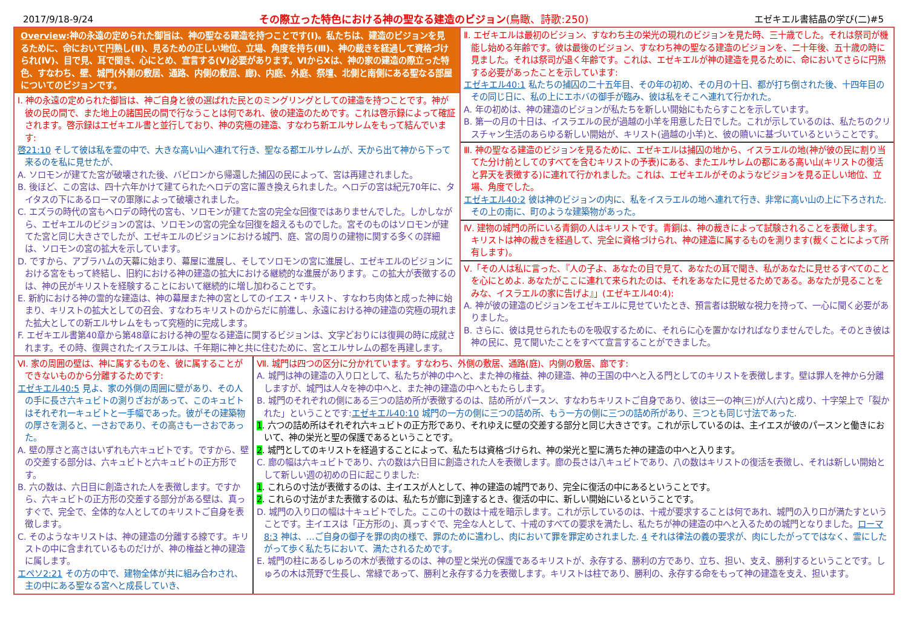2017/9/18-9/24 その際立った特色における神の聖なる建造のビジョン(鳥瞰、詩歌:250) エゼキエル書結晶の学び(二)#5
Overview:神の永遠の定められた御旨は、神の聖なる建造を持つことです(Ⅰ)。私たちは、建造のビジョンを見るために、命において円熟し(Ⅱ)、見るための正しい地位、立場、角度を持ち(Ⅲ)、神の裁きを経過して資格づけられ(Ⅳ)、目で見、耳で聞き、心にとめ、宣言する(Ⅴ)必要があります。ⅥからⅩは、神の家の建造の際立った特色、すなわち、壁、城門(外側の敷居、通路、内側の敷居、廊)、内庭、外庭、祭壇、北側と南側にある聖なる部屋についてのビジョンです。
Ⅰ. 神の永遠の定められた御旨は、神ご自身と彼の選ばれた民とのミングリングとしての建造を持つことです。神が彼の民の間で、また地上の諸国民の間で行なうことは何であれ、彼の建造のためです。これは啓示録によって確証されます。啓示録はエゼキエル書と並行しており、神の究極の建造、すなわち新エルサレムをもって結んでいます:
啓21:10 そして彼は私を霊の中で、大きな高い山へ連れて行き、聖なる都エルサレムが、天から出て神から下って来るのを私に見せたが、
A. ソロモンが建てた宮が破壊された後、バビロンから帰還した捕囚の民によって、宮は再建されました。
B. 後ほど、この宮は、四十六年かけて建てられたヘロデの宮に置き換えられました。ヘロデの宮は紀元70年に、タイタスの下にあるローマの軍隊によって破壊されました。
C. エズラの時代の宮もヘロデの時代の宮も、ソロモンが建てた宮の完全な回復ではありませんでした。しかしながら、エゼキエルのビジョンの宮は、ソロモンの宮の完全な回復を超えるものでした。宮そのものはソロモンが建てた宮と同じ大きさでしたが、エゼキエルのビジョンにおける城門、庭、宮の周りの建物に関する多くの詳細は、ソロモンの宮の拡大を示しています。
D. ですから、アブラハムの天幕に始まり、幕屋に進展し、そしてソロモンの宮に進展し、エゼキエルのビジョンにおける宮をもって終結し、旧約における神の建造の拡大における継続的な進展があります。この拡大が表徴するのは、神の民がキリストを経験することにおいて継続的に増し加わることです。
E. 新約における神の霊的な建造は、神の幕屋また神の宮としてのイエス・キリスト、すなわち肉体と成った神に始まり、キリストの拡大としての召会、すなわちキリストのからだに前進し、永遠における神の建造の究極の現れまた拡大としての新エルサレムをもって究極的に完成します。
F. エゼキエル書第40章から第48章における神の聖なる建造に関するビジョンは、文字どおりには復興の時に成就されます。その時、復興されたイスラエルは、千年期に神と共に住むために、宮とエルサレムの都を再建します。
Ⅱ. エゼキエルは最初のビジョン、すなわち主の栄光の現れのビジョンを見た時、三十歳でした。それは祭司が機能し始める年齢です。彼は最後のビジョン、すなわち神の聖なる建造のビジョンを、二十年後、五十歳の時に見ました。それは祭司が退く年齢です。これは、エゼキエルが神の建造を見るために、命においてさらに円熟する必要があったことを示しています:
エゼキエル40:1 私たちの捕囚の二十五年目、その年の初め、その月の十日、都が打ち倒された後、十四年目のその同じ日に、私の上にエホバの御手が臨み、彼は私をそこへ連れて行かれた。
A. 年の初めは、神の建造のビジョンが私たちを新しい開始にもたらすことを示しています。
B. 第一の月の十日は、イスラエルの民が過越の小羊を用意した日でした。これが示しているのは、私たちのクリスチャン生活のあらゆる新しい開始が、キリスト(過越の小羊)と、彼の贖いに基づいているということです。
Ⅲ. 神の聖なる建造のビジョンを見るために、エゼキエルは捕囚の地から、イスラエルの地(神が彼の民に割り当てた分け前としてのすべてを含むキリストの予表)にある、またエルサレムの都にある高い山(キリストの復活と昇天を表徴する)に連れて行かれました。これは、エゼキエルがそのようなビジョンを見る正しい地位、立場、角度でした。
エゼキエル40:2 彼は神のビジョンの内に、私をイスラエルの地へ連れて行き、非常に高い山の上に下ろされた. その上の南に、町のような建築物があった。
Ⅳ. 建物の城門の所にいる青銅の人はキリストです。青銅は、神の裁きによって試験されることを表徴します。キリストは神の裁きを経過して、完全に資格づけられ、神の建造に属するものを測ります(裁くことによって所有します)。
Ⅴ.「その人は私に言った、『人の子よ、あなたの目で見て、あなたの耳で聞き、私があなたに見せるすべてのことを心にとめよ. あなたがここに連れて来られたのは、それをあなたに見せるためである。あなたが見ることをみな、イスラエルの家に告げよ』」(エゼキエル40:4):
A. 神が彼の建造のビジョンをエゼキエルに見せていたとき、預言者は鋭敏な視力を持って、一心に聞く必要がありました。
B. さらに、彼は見せられたものを吸収するために、それらに心を置かなければなりませんでした。そのとき彼は神の民に、見て聞いたことをすべて宣言することができました。
Ⅵ. 家の周囲の壁は、神に属するものを、彼に属することができないものから分離するためです:
エゼキエル40:5 見よ、家の外側の周囲に壁があり、その人の手に長さ六キュビトの測りざおがあって、このキュビトはそれぞれ一キュビトと一手幅であった。彼がその建築物の厚さを測ると、一さおであり、その高さも一さおであった。
A. 壁の厚さと高さはいずれも六キュビトです。ですから、壁の交差する部分は、六キュビトと六キュビトの正方形です。
B. 六の数は、六日目に創造された人を表徴します。ですから、六キュビトの正方形の交差する部分がある壁は、真っすぐで、完全で、全体的な人としてのキリストご自身を表徴します。
C. そのようなキリストは、神の建造の分離する線です。キリストの中に含まれているものだけが、神の権益と神の建造に属します。
エペソ2:21 その方の中で、建物全体が共に組み合わされ、主の中にある聖なる宮へと成長していき、
Ⅶ. 城門は四つの区分に分かれています。すなわち、外側の敷居、通路(庭)、内側の敷居、廊です:
A. 城門は神の建造の入り口として、私たちが神の中へと、また神の権益、神の建造、神の王国の中へと入る門としてのキリストを表徴します。壁は罪人を神から分離しますが、城門は人々を神の中へと、また神の建造の中へともたらします。
B. 城門のそれぞれの側にある三つの詰め所が表徴するのは、詰め所がパースン、すなわちキリストご自身であり、彼は三一の神(三)が人(六)と成り、十字架上で「裂かれた」ということです:エゼキエル40:10 城門の一方の側に三つの詰め所、もう一方の側に三つの詰め所があり、三つとも同じ寸法であった.
1. 六つの詰め所はそれぞれ六キュビトの正方形であり、それゆえに壁の交差する部分と同じ大きさです。これが示しているのは、主イエスが彼のパースンと働きにおいて、神の栄光と聖の保護であるということです。
2. 城門としてのキリストを経過することによって、私たちは資格づけられ、神の栄光と聖に満ちた神の建造の中へと入ります。
C. 廊の幅は六キュビトであり、六の数は六日目に創造された人を表徴します。廊の長さは八キュビトであり、八の数はキリストの復活を表徴し、それは新しい開始として新しい週の初めの日に起こりました:
1. これらの寸法が表徴するのは、主イエスが人として、神の建造の城門であり、完全に復活の中にあるということです。
2. これらの寸法がまた表徴するのは、私たちが廊に到達するとき、復活の中に、新しい開始にいるということです。
D. 城門の入り口の幅は十キュビトでした。ここの十の数は十戒を暗示します。これが示しているのは、十戒が要求することは何であれ、城門の入り口が満たすということです。主イエスは「正方形の」、真っすぐで、完全な人として、十戒のすべての要求を満たし、私たちが神の建造の中へと入るための城門となりました。ローマ8:3 神は、…ご自身の御子を罪の肉の様で、罪のために遣わし、肉において罪を罪定めされました. 4 それは律法の義の要求が、肉にしたがってではなく、霊にしたがって歩く私たちにおいて、満たされるためです。
E. 城門の柱にあるしゅろの木が表徴するのは、神の聖と栄光の保護であるキリストが、永存する、勝利の方であり、立ち、担い、支え、勝利するということです。しゅろの木は荒野で生長し、常緑であって、勝利と永存する力を表徴します。キリストは柱であり、勝利の、永存する命をもって神の建造を支え、担います。